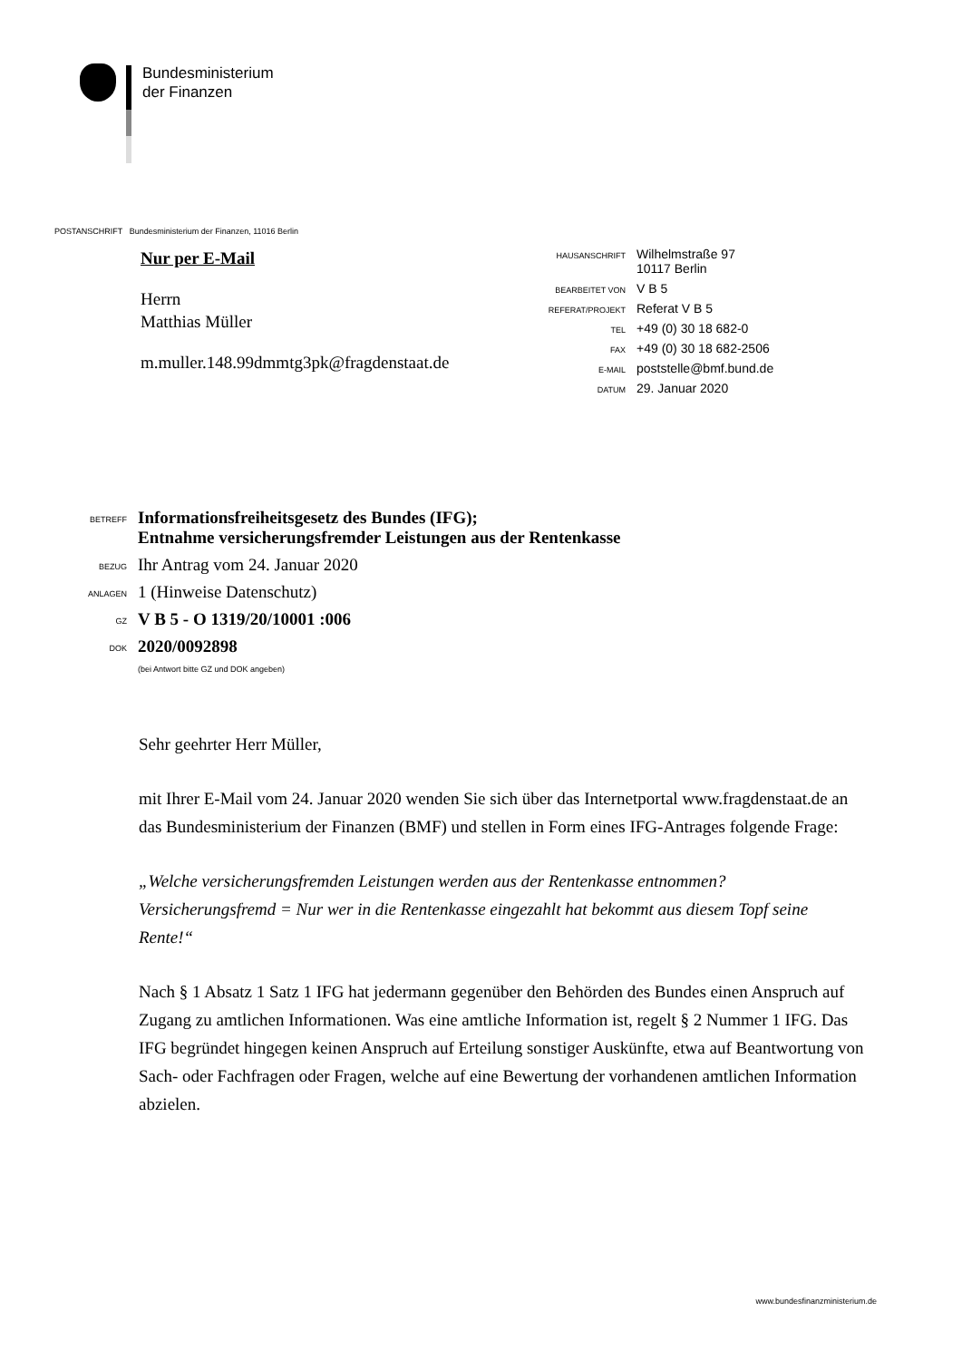Bundesministerium
der Finanzen
POSTANSCHRIFT Bundesministerium der Finanzen, 11016 Berlin
Nur per E-Mail
Herrn
Matthias Müller
m.muller.148.99dmmtg3pk@fragdenstaat.de
| HAUSANSCHRIFT | Wilhelmstraße 97 10117 Berlin |
| BEARBEITET VON | V B 5 |
| REFERAT/PROJEKT | Referat V B 5 |
| TEL | +49 (0) 30 18 682-0 |
| FAX | +49 (0) 30 18 682-2506 |
| E-MAIL | poststelle@bmf.bund.de |
| DATUM | 29. Januar 2020 |
| BETREFF | Informationsfreiheitsgesetz des Bundes (IFG); Entnahme versicherungsfremder Leistungen aus der Rentenkasse |
| BEZUG | Ihr Antrag vom 24. Januar 2020 |
| ANLAGEN | 1 (Hinweise Datenschutz) |
| GZ | V B 5 - O 1319/20/10001 :006 |
| DOK | 2020/0092898 (bei Antwort bitte GZ und DOK angeben) |
Sehr geehrter Herr Müller,
mit Ihrer E-Mail vom 24. Januar 2020 wenden Sie sich über das Internetportal www.fragdenstaat.de an das Bundesministerium der Finanzen (BMF) und stellen in Form eines IFG-Antrages folgende Frage:
„Welche versicherungsfremden Leistungen werden aus der Rentenkasse entnommen? Versicherungsfremd = Nur wer in die Rentenkasse eingezahlt hat bekommt aus diesem Topf seine Rente!“
Nach § 1 Absatz 1 Satz 1 IFG hat jedermann gegenüber den Behörden des Bundes einen Anspruch auf Zugang zu amtlichen Informationen. Was eine amtliche Information ist, regelt § 2 Nummer 1 IFG. Das IFG begründet hingegen keinen Anspruch auf Erteilung sonstiger Auskünfte, etwa auf Beantwortung von Sach- oder Fachfragen oder Fragen, welche auf eine Bewertung der vorhandenen amtlichen Information abzielen.
www.bundesfinanzministerium.de